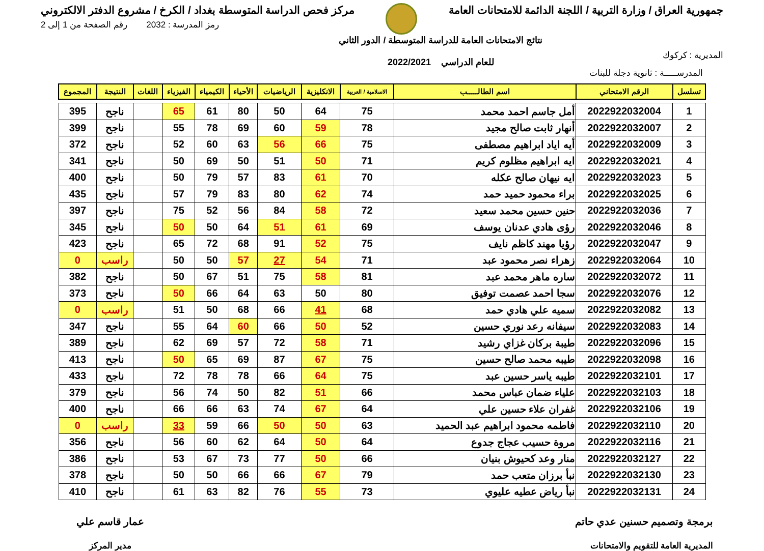جمهورية العراق / وزارة التربية / اللجنة الدائمة للامتحانات العامة
مركز فحص الدراسة المتوسطة بغداد / الكرخ / مشروع الدفتر الالكتروني
المديرية : كركوك
نتائج الامتحانات العامة للدراسة المتوسطة / الدور الثاني
للعام الدراسي 2022/2021
رمز المدرسة : 2032 رقم الصفحة من 1 إلى 2
المدرســـــة : ثانوية دجلة للبنات
| تسلسل | الرقم الامتحاني | اسم الطالـــــب | الاسلامية / العربية | الانكليزية | الرياضيات | الأحياء | الكيمياء | الفيزياء | اللغات | النتيجة | المجموع |
| --- | --- | --- | --- | --- | --- | --- | --- | --- | --- | --- | --- |
| 1 | 2022922032004 | أمل جاسم احمد محمد | 75 | 64 | 50 | 80 | 61 | 65 | | ناجح | 395 |
| 2 | 2022922032007 | أنهار ثابت صالح مجيد | 78 | 59 | 60 | 69 | 78 | 55 | | ناجح | 399 |
| 3 | 2022922032009 | أيه اياد ابراهيم مصطفى | 75 | 66 | 56 | 63 | 60 | 52 | | ناجح | 372 |
| 4 | 2022922032021 | ايه ابراهيم مظلوم كريم | 71 | 50 | 51 | 50 | 69 | 50 | | ناجح | 341 |
| 5 | 2022922032023 | ايه نيهان صالح عكله | 70 | 61 | 83 | 57 | 79 | 50 | | ناجح | 400 |
| 6 | 2022922032025 | براء محمود حميد حمد | 74 | 62 | 80 | 83 | 79 | 57 | | ناجح | 435 |
| 7 | 2022922032036 | حنين حسين محمد سعيد | 72 | 58 | 84 | 56 | 52 | 75 | | ناجح | 397 |
| 8 | 2022922032046 | رؤى هادي عدنان يوسف | 69 | 61 | 51 | 64 | 50 | 50 | | ناجح | 345 |
| 9 | 2022922032047 | رؤيا مهند كاظم نايف | 75 | 52 | 91 | 68 | 72 | 65 | | ناجح | 423 |
| 10 | 2022922032064 | زهراء نصر محمود عبد | 71 | 54 | 27 | 57 | 50 | 50 | | راسب | 0 |
| 11 | 2022922032072 | ساره ماهر محمد عبد | 81 | 58 | 75 | 51 | 67 | 50 | | ناجح | 382 |
| 12 | 2022922032076 | سجا احمد عصمت توفيق | 80 | 50 | 63 | 64 | 66 | 50 | | ناجح | 373 |
| 13 | 2022922032082 | سميه علي هادي حمد | 68 | 41 | 66 | 68 | 50 | 51 | | راسب | 0 |
| 14 | 2022922032083 | سيفانه رعد نوري حسين | 52 | 50 | 66 | 60 | 64 | 55 | | ناجح | 347 |
| 15 | 2022922032096 | طيبة بركان غزاي رشيد | 71 | 58 | 72 | 57 | 69 | 62 | | ناجح | 389 |
| 16 | 2022922032098 | طيبه محمد صالح حسين | 75 | 67 | 87 | 69 | 65 | 50 | | ناجح | 413 |
| 17 | 2022922032101 | طيبه ياسر حسين عبد | 75 | 64 | 66 | 78 | 78 | 72 | | ناجح | 433 |
| 18 | 2022922032103 | علياء ضمان عباس محمد | 66 | 51 | 82 | 50 | 74 | 56 | | ناجح | 379 |
| 19 | 2022922032106 | غفران علاء حسين علي | 64 | 67 | 74 | 63 | 66 | 66 | | ناجح | 400 |
| 20 | 2022922032110 | فاطمه محمود ابراهيم عبد الحميد | 63 | 50 | 50 | 66 | 59 | 33 | | راسب | 0 |
| 21 | 2022922032116 | مروة حسيب عجاج جدوع | 64 | 50 | 64 | 62 | 60 | 56 | | ناجح | 356 |
| 22 | 2022922032127 | منار وعد كحيوش بنيان | 66 | 50 | 77 | 73 | 67 | 53 | | ناجح | 386 |
| 23 | 2022922032130 | نبأ برزان متعب حمد | 79 | 67 | 66 | 66 | 50 | 50 | | ناجح | 378 |
| 24 | 2022922032131 | نبأ رياض عطيه عليوي | 73 | 55 | 76 | 82 | 63 | 61 | | ناجح | 410 |
برمجة وتصميم حسنين عدي حاتم
المديرية العامة للتقويم والامتحانات
عمار قاسم علي
مدير المركز